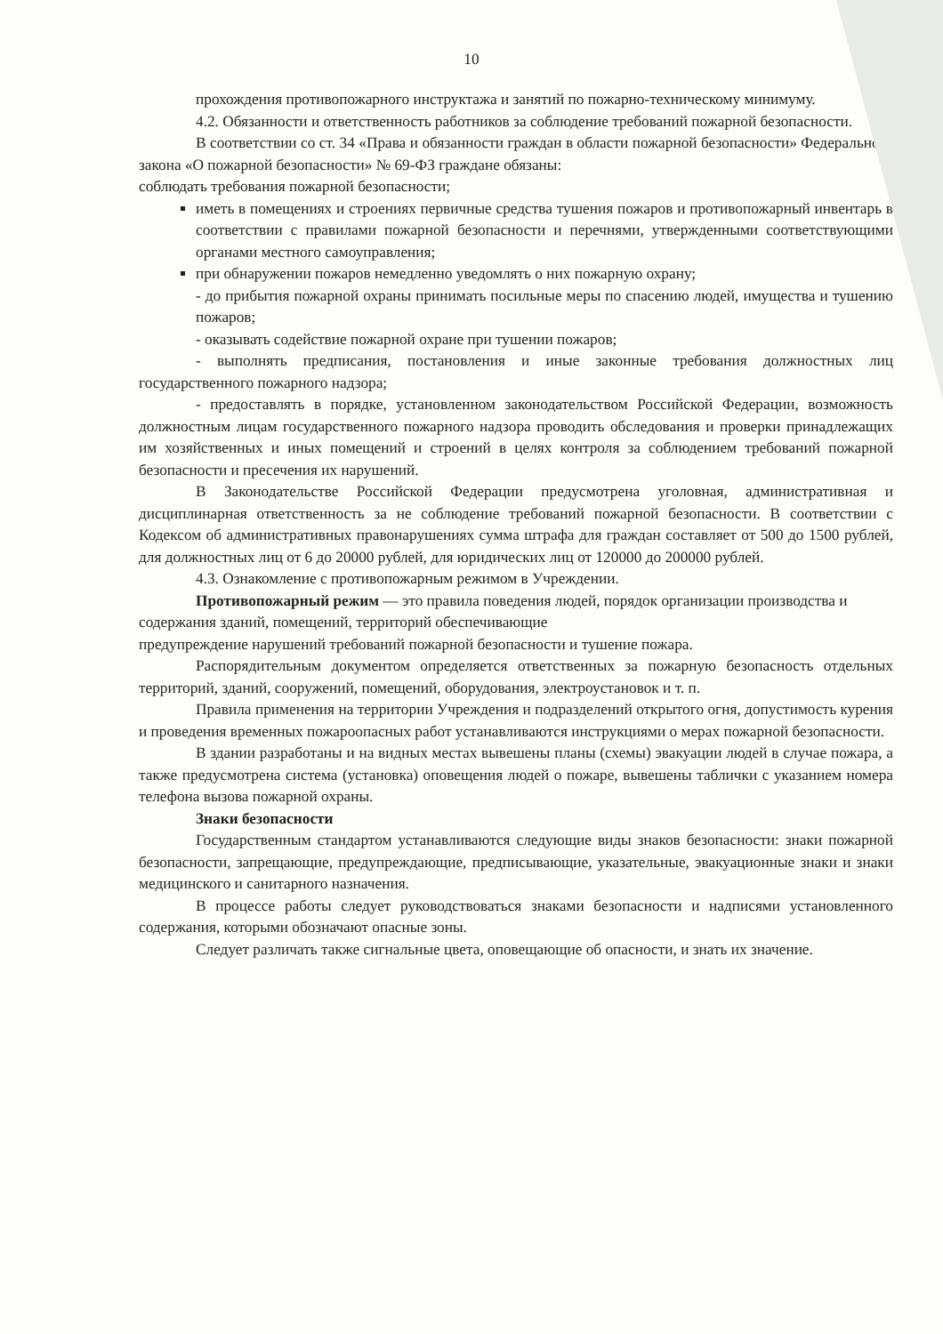10
прохождения противопожарного инструктажа и занятий по пожарно-техническому минимуму.
4.2. Обязанности и ответственность работников за соблюдение требований пожарной безопасности.
В соответствии со ст. 34 «Права и обязанности граждан в области пожарной безопасности» Федерального закона «О пожарной безопасности» № 69-ФЗ граждане обязаны:
соблюдать требования пожарной безопасности;
иметь в помещениях и строениях первичные средства тушения пожаров и противопожарный инвентарь в соответствии с правилами пожарной безопасности и перечнями, утвержденными соответствующими органами местного самоуправления;
при обнаружении пожаров немедленно уведомлять о них пожарную охрану;
- до прибытия пожарной охраны принимать посильные меры по спасению людей, имущества и тушению пожаров;
- оказывать содействие пожарной охране при тушении пожаров;
- выполнять предписания, постановления и иные законные требования должностных лиц государственного пожарного надзора;
- предоставлять в порядке, установленном законодательством Российской Федерации, возможность должностным лицам государственного пожарного надзора проводить обследования и проверки принадлежащих им хозяйственных и иных помещений и строений в целях контроля за соблюдением требований пожарной безопасности и пресечения их нарушений.
В Законодательстве Российской Федерации предусмотрена уголовная, административная и дисциплинарная ответственность за не соблюдение требований пожарной безопасности. В соответствии с Кодексом об административных правонарушениях сумма штрафа для граждан составляет от 500 до 1500 рублей, для должностных лиц от 6 до 20000 рублей, для юридических лиц от 120000 до 200000 рублей.
4.3. Ознакомление с противопожарным режимом в Учреждении.
Противопожарный режим — это правила поведения людей, порядок организации производства и содержания зданий, помещений, территорий обеспечивающие
предупреждение нарушений требований пожарной безопасности и тушение пожара.
Распорядительным документом определяется ответственных за пожарную безопасность отдельных территорий, зданий, сооружений, помещений, оборудования, электроустановок и т. п.
Правила применения на территории Учреждения и подразделений открытого огня, допустимость курения и проведения временных пожароопасных работ устанавливаются инструкциями о мерах пожарной безопасности.
В здании разработаны и на видных местах вывешены планы (схемы) эвакуации людей в случае пожара, а также предусмотрена система (установка) оповещения людей о пожаре, вывешены таблички с указанием номера телефона вызова пожарной охраны.
Знаки безопасности
Государственным стандартом устанавливаются следующие виды знаков безопасности: знаки пожарной безопасности, запрещающие, предупреждающие, предписывающие, указательные, эвакуационные знаки и знаки медицинского и санитарного назначения.
В процессе работы следует руководствоваться знаками безопасности и надписями установленного содержания, которыми обозначают опасные зоны.
Следует различать также сигнальные цвета, оповещающие об опасности, и знать их значение.